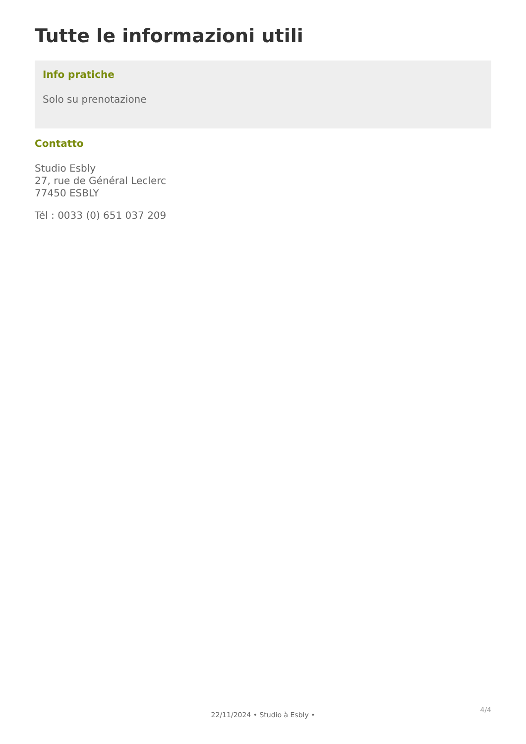Tutte le informazioni utili
Info pratiche
Solo su prenotazione
Contatto
Studio Esbly
27, rue de Général Leclerc
77450 ESBLY
Tél : 0033 (0) 651 037 209
4/4
22/11/2024 • Studio à Esbly •